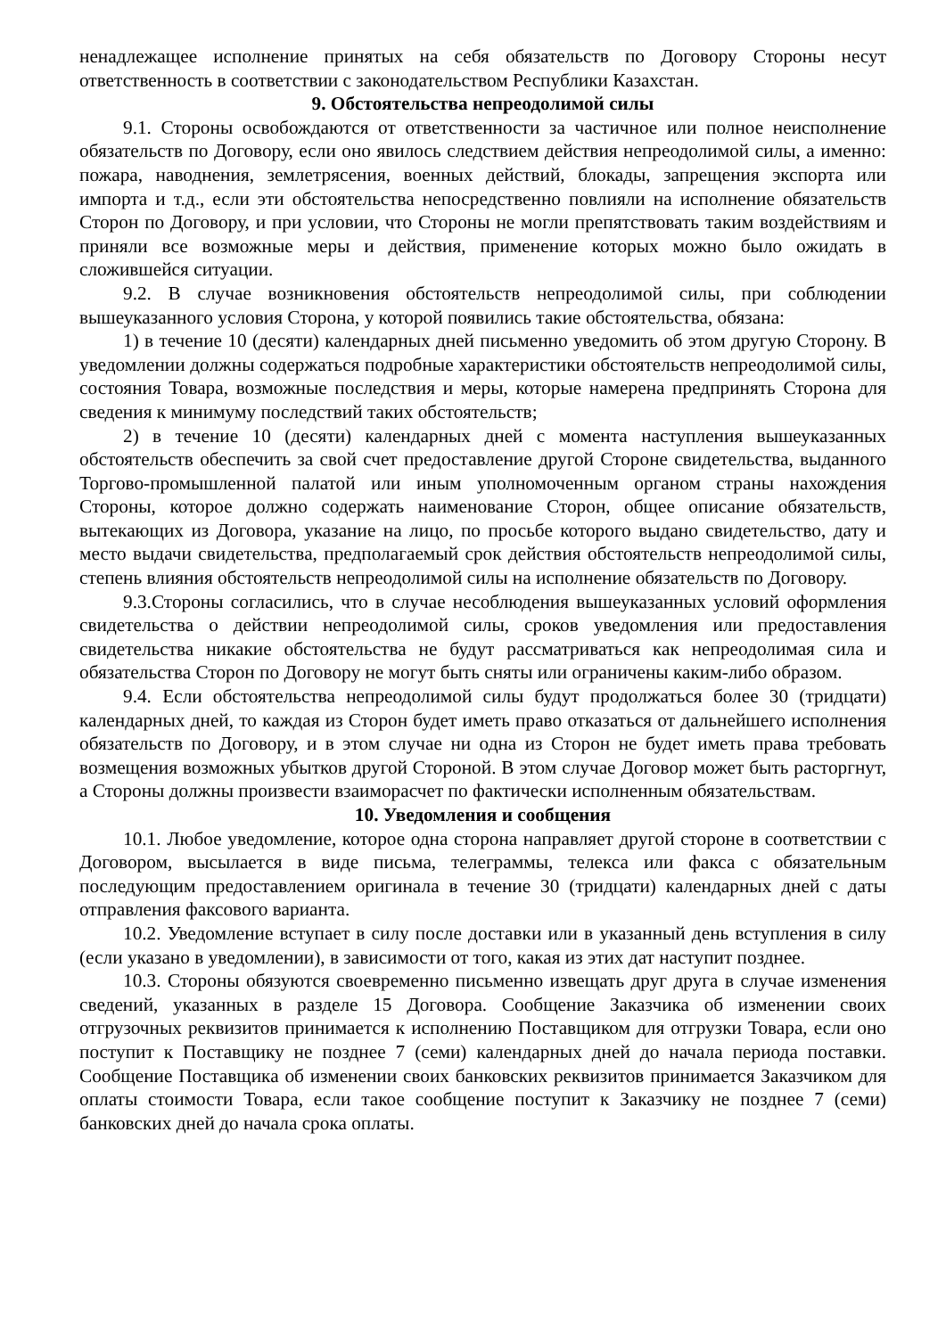ненадлежащее исполнение принятых на себя обязательств по Договору Стороны несут ответственность в соответствии с законодательством Республики Казахстан.
9. Обстоятельства непреодолимой силы
9.1. Стороны освобождаются от ответственности за частичное или полное неисполнение обязательств по Договору, если оно явилось следствием действия непреодолимой силы, а именно: пожара, наводнения, землетрясения, военных действий, блокады, запрещения экспорта или импорта и т.д., если эти обстоятельства непосредственно повлияли на исполнение обязательств Сторон по Договору, и при условии, что Стороны не могли препятствовать таким воздействиям и приняли все возможные меры и действия, применение которых можно было ожидать в сложившейся ситуации.
9.2. В случае возникновения обстоятельств непреодолимой силы, при соблюдении вышеуказанного условия Сторона, у которой появились такие обстоятельства, обязана:
1) в течение 10 (десяти) календарных дней письменно уведомить об этом другую Сторону. В уведомлении должны содержаться подробные характеристики обстоятельств непреодолимой силы, состояния Товара, возможные последствия и меры, которые намерена предпринять Сторона для сведения к минимуму последствий таких обстоятельств;
2) в течение 10 (десяти) календарных дней с момента наступления вышеуказанных обстоятельств обеспечить за свой счет предоставление другой Стороне свидетельства, выданного Торгово-промышленной палатой или иным уполномоченным органом страны нахождения Стороны, которое должно содержать наименование Сторон, общее описание обязательств, вытекающих из Договора, указание на лицо, по просьбе которого выдано свидетельство, дату и место выдачи свидетельства, предполагаемый срок действия обстоятельств непреодолимой силы, степень влияния обстоятельств непреодолимой силы на исполнение обязательств по Договору.
9.3.Стороны согласились, что в случае несоблюдения вышеуказанных условий оформления свидетельства о действии непреодолимой силы, сроков уведомления или предоставления свидетельства никакие обстоятельства не будут рассматриваться как непреодолимая сила и обязательства Сторон по Договору не могут быть сняты или ограничены каким-либо образом.
9.4. Если обстоятельства непреодолимой силы будут продолжаться более 30 (тридцати) календарных дней, то каждая из Сторон будет иметь право отказаться от дальнейшего исполнения обязательств по Договору, и в этом случае ни одна из Сторон не будет иметь права требовать возмещения возможных убытков другой Стороной. В этом случае Договор может быть расторгнут, а Стороны должны произвести взаиморасчет по фактически исполненным обязательствам.
10. Уведомления и сообщения
10.1. Любое уведомление, которое одна сторона направляет другой стороне в соответствии с Договором, высылается в виде письма, телеграммы, телекса или факса с обязательным последующим предоставлением оригинала в течение 30 (тридцати) календарных дней с даты отправления факсового варианта.
10.2. Уведомление вступает в силу после доставки или в указанный день вступления в силу (если указано в уведомлении), в зависимости от того, какая из этих дат наступит позднее.
10.3. Стороны обязуются своевременно письменно извещать друг друга в случае изменения сведений, указанных в разделе 15 Договора. Сообщение Заказчика об изменении своих отгрузочных реквизитов принимается к исполнению Поставщиком для отгрузки Товара, если оно поступит к Поставщику не позднее 7 (семи) календарных дней до начала периода поставки. Сообщение Поставщика об изменении своих банковских реквизитов принимается Заказчиком для оплаты стоимости Товара, если такое сообщение поступит к Заказчику не позднее 7 (семи) банковских дней до начала срока оплаты.